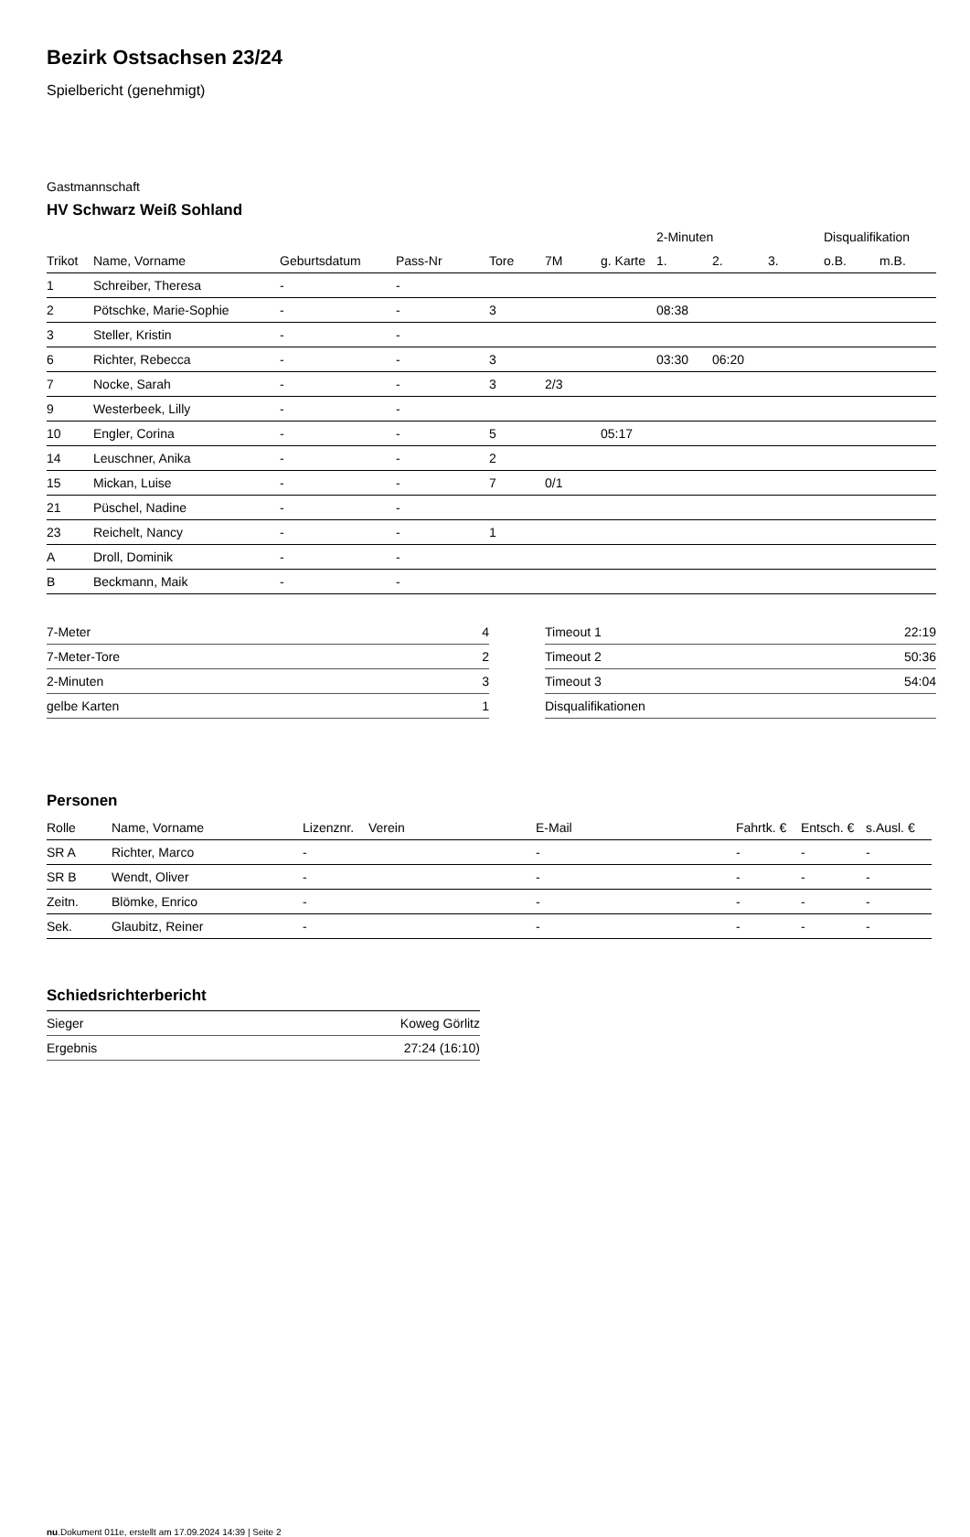Bezirk Ostsachsen 23/24
Spielbericht (genehmigt)
Gastmannschaft
HV Schwarz Weiß Sohland
| | | | | | | | 2-Minuten | | | Disqualifikation | |
| --- | --- | --- | --- | --- | --- | --- | --- | --- | --- | --- | --- |
| Trikot | Name, Vorname | Geburtsdatum | Pass-Nr | Tore | 7M | g. Karte | 1. | 2. | 3. | o.B. | m.B. |
| 1 | Schreiber, Theresa | - | - | | | | | | | | |
| 2 | Pötschke, Marie-Sophie | - | - | 3 | | | 08:38 | | | | |
| 3 | Steller, Kristin | - | - | | | | | | | | |
| 6 | Richter, Rebecca | - | - | 3 | | | 03:30 | 06:20 | | | |
| 7 | Nocke, Sarah | - | - | 3 | 2/3 | | | | | | |
| 9 | Westerbeek, Lilly | - | - | | | | | | | | |
| 10 | Engler, Corina | - | - | 5 | | 05:17 | | | | | |
| 14 | Leuschner, Anika | - | - | 2 | | | | | | | |
| 15 | Mickan, Luise | - | - | 7 | 0/1 | | | | | | |
| 21 | Püschel, Nadine | - | - | | | | | | | | |
| 23 | Reichelt, Nancy | - | - | 1 | | | | | | | |
| A | Droll, Dominik | - | - | | | | | | | | |
| B | Beckmann, Maik | - | - | | | | | | | | |
| 7-Meter | 4 |
| 7-Meter-Tore | 2 |
| 2-Minuten | 3 |
| gelbe Karten | 1 |
| Timeout 1 | 22:19 |
| Timeout 2 | 50:36 |
| Timeout 3 | 54:04 |
| Disqualifikationen | |
Personen
| Rolle | Name, Vorname | Lizenznr. | Verein | E-Mail | Fahrtk. € | Entsch. € | s.Ausl. € |
| --- | --- | --- | --- | --- | --- | --- | --- |
| SR A | Richter, Marco | - | | - | - | - | - |
| SR B | Wendt, Oliver | - | | - | - | - | - |
| Zeitn. | Blömke, Enrico | - | | - | - | - | - |
| Sek. | Glaubitz, Reiner | - | | - | - | - | - |
Schiedsrichterbericht
| Sieger | Koweg Görlitz |
| Ergebnis | 27:24 (16:10) |
nu.Dokument 011e, erstellt am 17.09.2024 14:39 | Seite 2